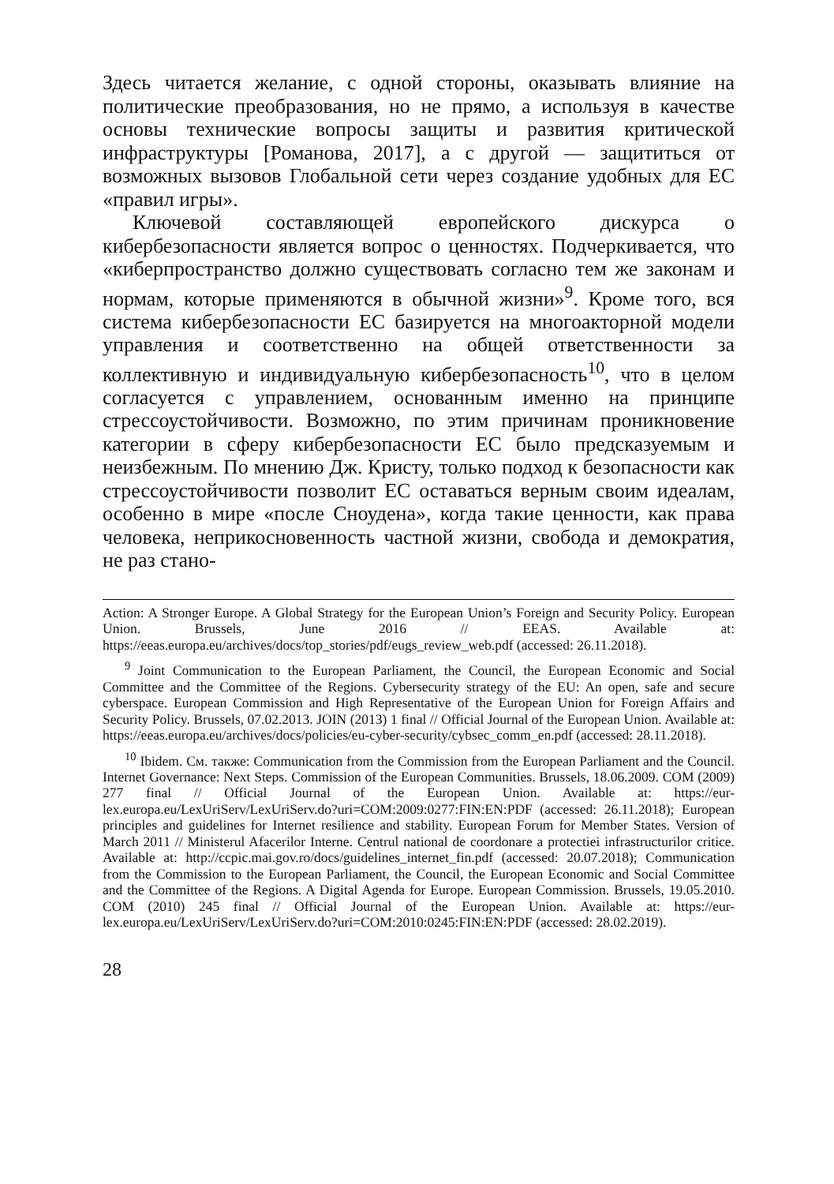Здесь читается желание, с одной стороны, оказывать влияние на политические преобразования, но не прямо, а используя в качестве основы технические вопросы защиты и развития критической инфраструктуры [Романова, 2017], а с другой — защититься от возможных вызовов Глобальной сети через создание удобных для ЕС «правил игры».
Ключевой составляющей европейского дискурса о кибербезопасности является вопрос о ценностях. Подчеркивается, что «киберпространство должно существовать согласно тем же законам и нормам, которые применяются в обычной жизни»<sup>9</sup>. Кроме того, вся система кибербезопасности ЕС базируется на многоакторной модели управления и соответственно на общей ответственности за коллективную и индивидуальную кибербезопасность<sup>10</sup>, что в целом согласуется с управлением, основанным именно на принципе стрессоустойчивости. Возможно, по этим причинам проникновение категории в сферу кибербезопасности ЕС было предсказуемым и неизбежным. По мнению Дж. Кристу, только подход к безопасности как стрессоустойчивости позволит ЕС оставаться верным своим идеалам, особенно в мире «после Сноудена», когда такие ценности, как права человека, неприкосновенность частной жизни, свобода и демократия, не раз стано-
Action: A Stronger Europe. A Global Strategy for the European Union’s Foreign and Security Policy. European Union. Brussels, June 2016 // EEAS. Available at: https://eeas.europa.eu/archives/docs/top_stories/pdf/eugs_review_web.pdf (accessed: 26.11.2018).
<sup>9</sup> Joint Communication to the European Parliament, the Council, the European Economic and Social Committee and the Committee of the Regions. Cybersecurity strategy of the EU: An open, safe and secure cyberspace. European Commission and High Representative of the European Union for Foreign Affairs and Security Policy. Brussels, 07.02.2013. JOIN (2013) 1 final // Official Journal of the European Union. Available at: https://eeas.europa.eu/archives/docs/policies/eu-cyber-security/cybsec_comm_en.pdf (accessed: 28.11.2018).
<sup>10</sup> Ibidem. См. также: Communication from the Commission from the European Parliament and the Council. Internet Governance: Next Steps. Commission of the European Communities. Brussels, 18.06.2009. COM (2009) 277 final // Official Journal of the European Union. Available at: https://eur-lex.europa.eu/LexUriServ/LexUriServ.do?uri=COM:2009:0277:FIN:EN:PDF (accessed: 26.11.2018); European principles and guidelines for Internet resilience and stability. European Forum for Member States. Version of March 2011 // Ministerul Afacerilor Interne. Centrul national de coordonare a protectiei infrastructurilor critice. Available at: http://ccpic.mai.gov.ro/docs/guidelines_internet_fin.pdf (accessed: 20.07.2018); Communication from the Commission to the European Parliament, the Council, the European Economic and Social Committee and the Committee of the Regions. A Digital Agenda for Europe. European Commission. Brussels, 19.05.2010. COM (2010) 245 final // Official Journal of the European Union. Available at: https://eur-lex.europa.eu/LexUriServ/LexUriServ.do?uri=COM:2010:0245:FIN:EN:PDF (accessed: 28.02.2019).
28